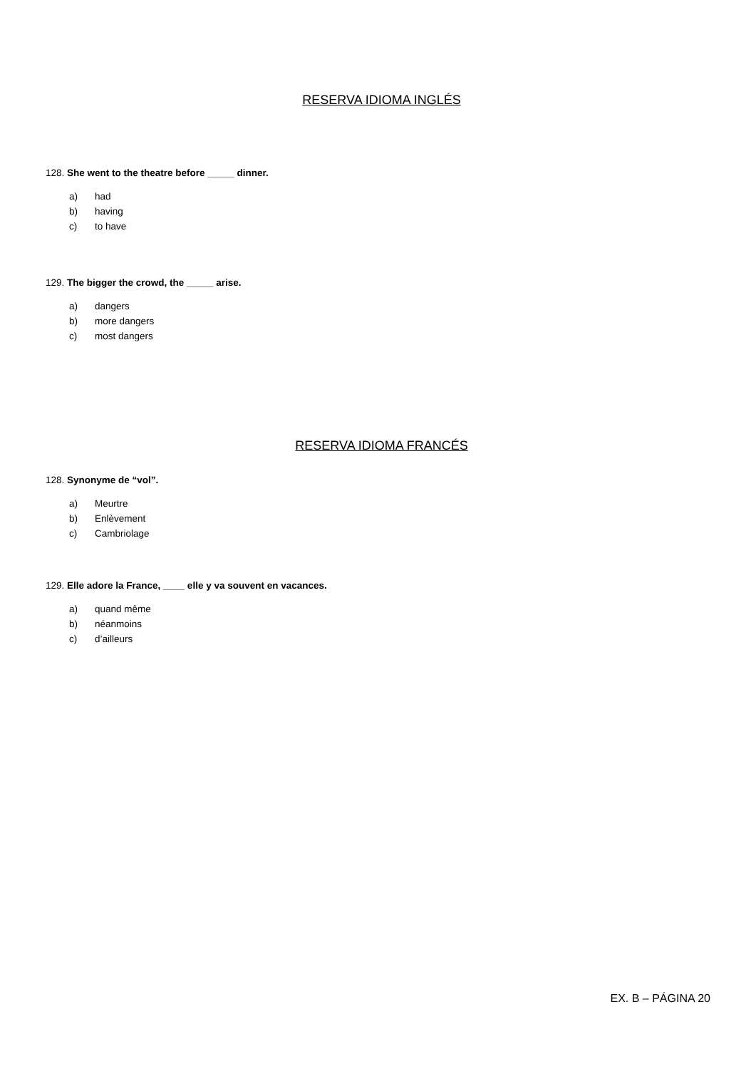RESERVA IDIOMA INGLÉS
128. She went to the theatre before _____ dinner.
a) had
b) having
c) to have
129. The bigger the crowd, the _____ arise.
a) dangers
b) more dangers
c) most dangers
RESERVA IDIOMA FRANCÉS
128. Synonyme de “vol”.
a) Meurtre
b) Enlèvement
c) Cambriolage
129. Elle adore la France, ____ elle y va souvent en vacances.
a) quand même
b) néanmoins
c) d’ailleurs
EX. B – PÁGINA 20